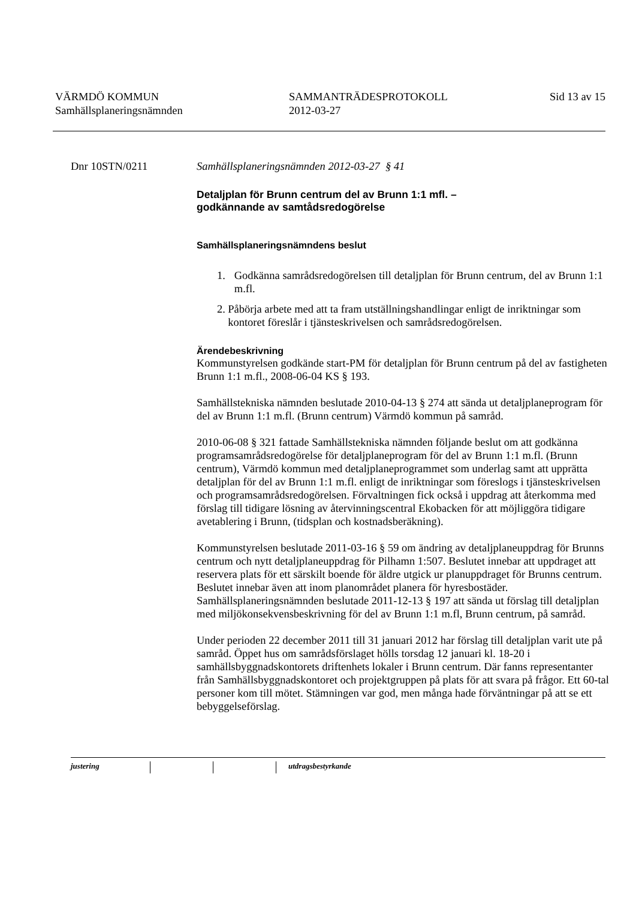VÄRMDÖ KOMMUN
Samhällsplaneringsnämnden
SAMMANTRÄDESPROTOKOLL
2012-03-27
Sid 13 av 15
Dnr 10STN/0211 Samhällsplaneringsnämnden 2012-03-27 § 41
Detaljplan för Brunn centrum del av Brunn 1:1 mfl. –
godkännande av samtådsredogörelse
Samhällsplaneringsnämndens beslut
1. Godkänna samrådsredogörelsen till detaljplan för Brunn centrum, del av Brunn 1:1 m.fl.
2. Påbörja arbete med att ta fram utställningshandlingar enligt de inriktningar som kontoret föreslår i tjänsteskrivelsen och samrådsredogörelsen.
Ärendebeskrivning
Kommunstyrelsen godkände start-PM för detaljplan för Brunn centrum på del av fastigheten Brunn 1:1 m.fl., 2008-06-04 KS § 193.
Samhällstekniska nämnden beslutade 2010-04-13 § 274 att sända ut detaljplaneprogram för del av Brunn 1:1 m.fl. (Brunn centrum) Värmdö kommun på samråd.
2010-06-08 § 321 fattade Samhällstekniska nämnden följande beslut om att godkänna programsamrådsredogörelse för detaljplaneprogram för del av Brunn 1:1 m.fl. (Brunn centrum), Värmdö kommun med detaljplaneprogrammet som underlag samt att upprätta detaljplan för del av Brunn 1:1 m.fl. enligt de inriktningar som föreslogs i tjänsteskrivelsen och programsamrådsredogörelsen. Förvaltningen fick också i uppdrag att återkomma med förslag till tidigare lösning av återvinningscentral Ekobacken för att möjliggöra tidigare avetablering i Brunn, (tidsplan och kostnadsberäkning).
Kommunstyrelsen beslutade 2011-03-16 § 59 om ändring av detaljplaneuppdrag för Brunns centrum och nytt detaljplaneuppdrag för Pilhamn 1:507. Beslutet innebar att uppdraget att reservera plats för ett särskilt boende för äldre utgick ur planuppdraget för Brunns centrum. Beslutet innebar även att inom planområdet planera för hyresbostäder.
Samhällsplaneringsnämnden beslutade 2011-12-13 § 197 att sända ut förslag till detaljplan med miljökonsekvensbeskrivning för del av Brunn 1:1 m.fl, Brunn centrum, på samråd.
Under perioden 22 december 2011 till 31 januari 2012 har förslag till detaljplan varit ute på samråd. Öppet hus om samrådsförslaget hölls torsdag 12 januari kl. 18-20 i samhällsbyggnadskontorets driftenhets lokaler i Brunn centrum. Där fanns representanter från Samhällsbyggnadskontoret och projektgruppen på plats för att svara på frågor. Ett 60-tal personer kom till mötet. Stämningen var god, men många hade förväntningar på att se ett bebyggelseförslag.
justering utdragsbestyrkande